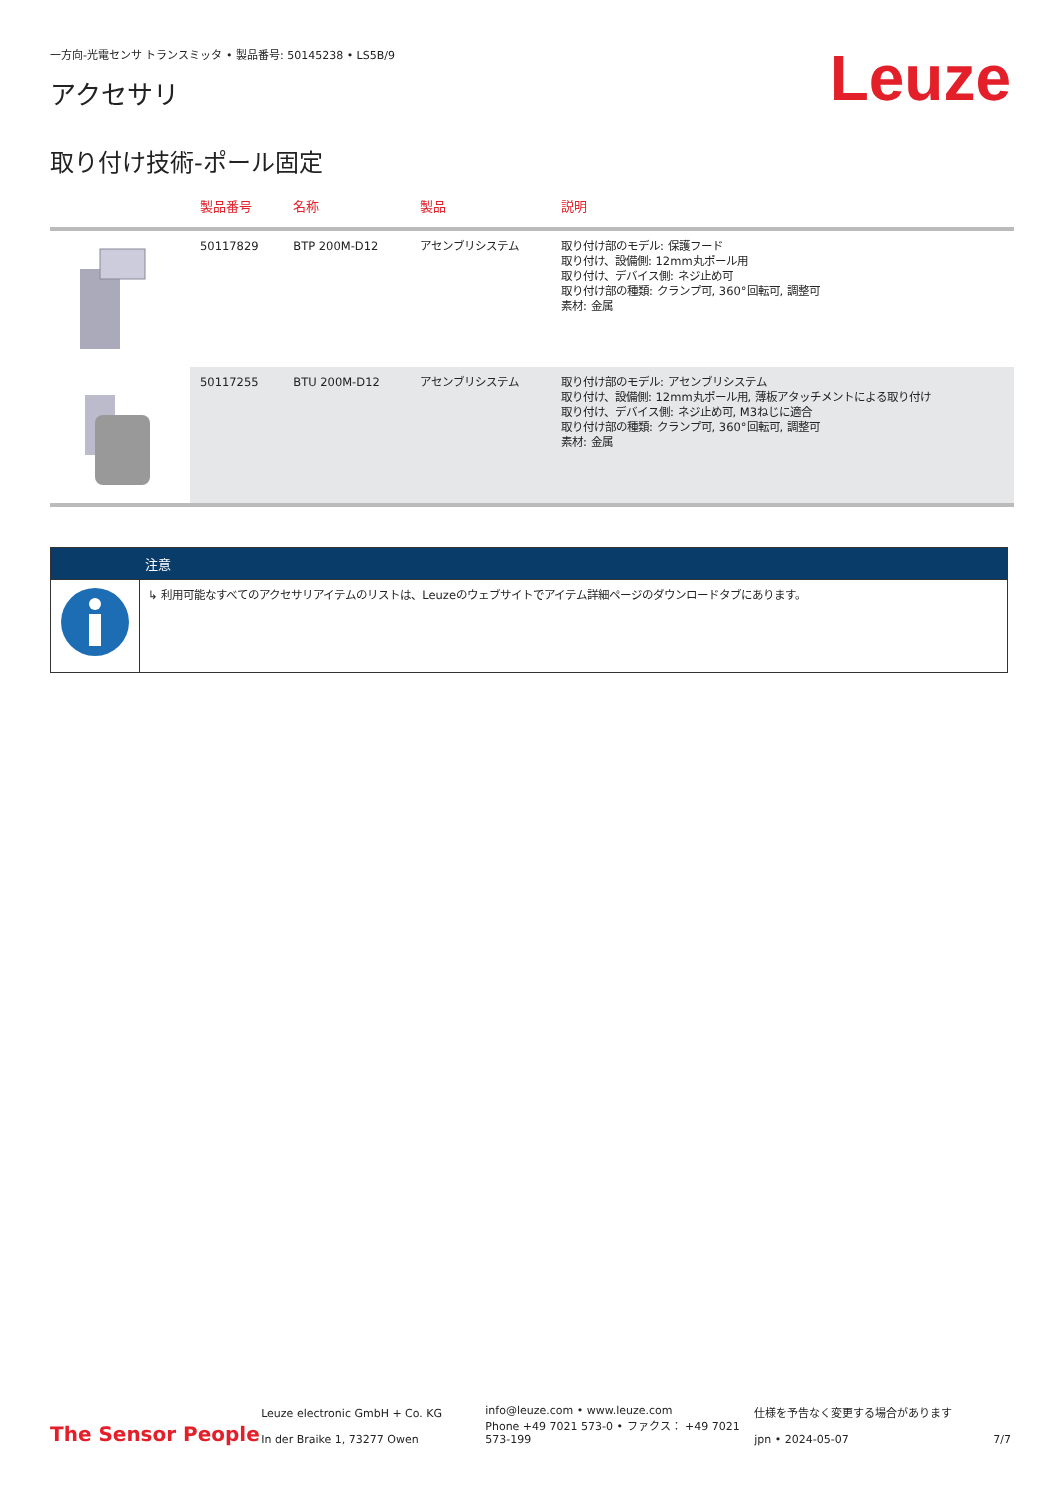一方向-光電センサ トランスミッタ • 製品番号: 50145238 • LS5B/9
アクセサリ
Leuze
取り付け技術-ポール固定
| | 製品番号 | 名称 | 製品 | 説明 |
| --- | --- | --- | --- | --- |
| | 50117829 | BTP 200M-D12 | アセンブリシステム | 取り付け部のモデル: 保護フード 取り付け、設備側: 12mm丸ポール用 取り付け、デバイス側: ネジ止め可 取り付け部の種類: クランプ可, 360°回転可, 調整可 素材: 金属 |
| | 50117255 | BTU 200M-D12 | アセンブリシステム | 取り付け部のモデル: アセンブリシステム 取り付け、設備側: 12mm丸ポール用, 薄板アタッチメントによる取り付け 取り付け、デバイス側: ネジ止め可, M3ねじに適合 取り付け部の種類: クランプ可, 360°回転可, 調整可 素材: 金属 |
| | 注意 |
| --- | --- |
| | ↳ 利用可能なすべてのアクセサリアイテムのリストは、Leuzeのウェブサイトでアイテム詳細ページのダウンロードタブにあります。 |
The Sensor People
Leuze electronic GmbH + Co. KG
In der Braike 1, 73277 Owen
info@leuze.com • www.leuze.com
Phone +49 7021 573-0 • ファクス： +49 7021 573-199
仕様を予告なく変更する場合があります
jpn • 2024-05-07
7/7